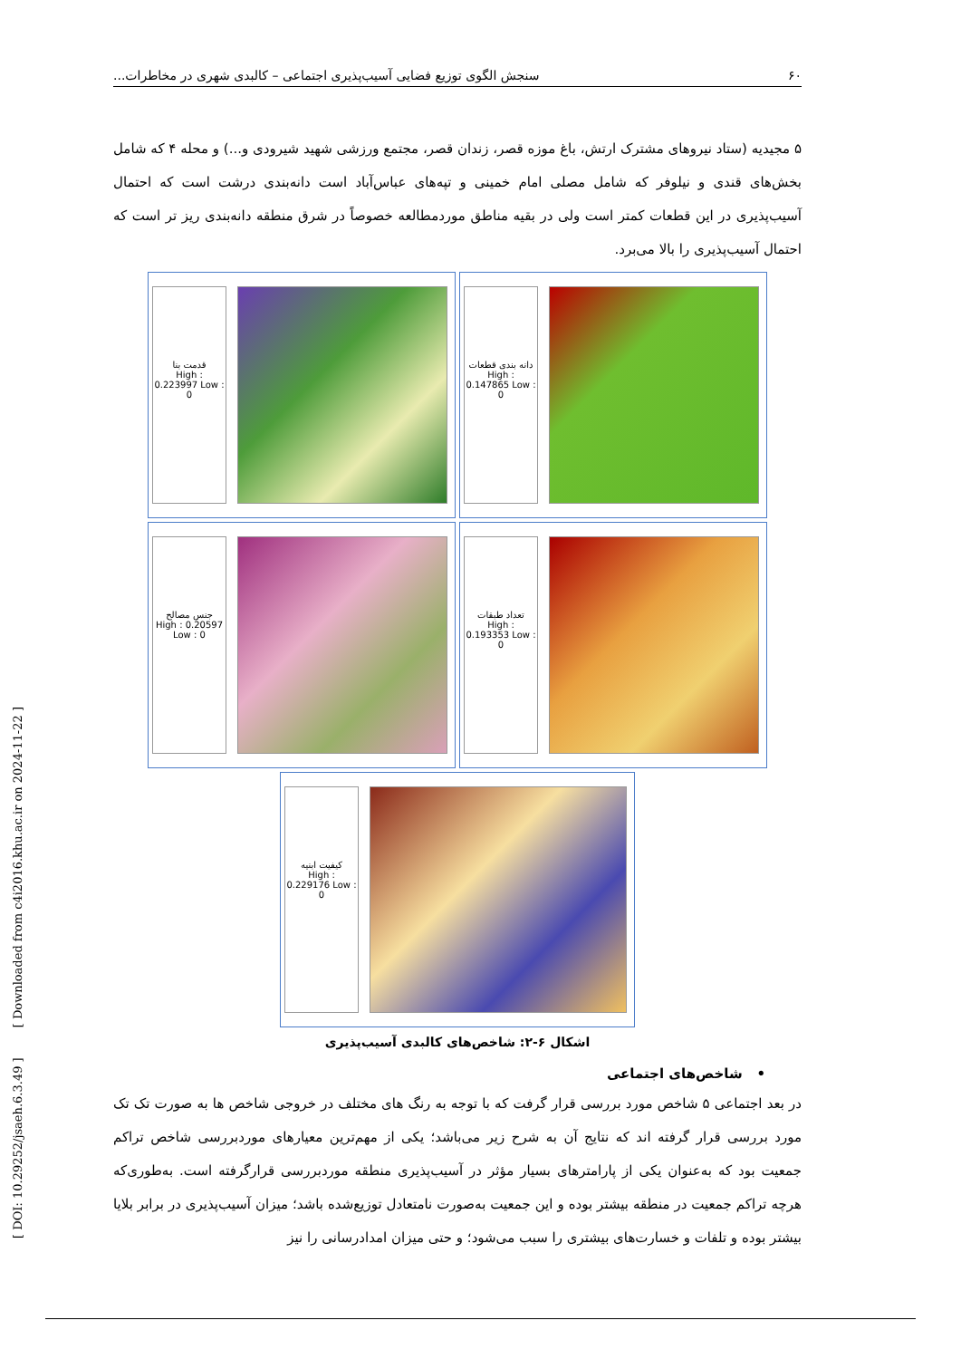۶۰ سنجش الگوی توزیع فضایی آسیب‌پذیری اجتماعی – کالبدی شهری در مخاطرات...
۵ مجیدیه (ستاد نیروهای مشترک ارتش، باغ موزه قصر، زندان قصر، مجتمع ورزشی شهید شیرودی و...) و محله ۴ که شامل بخش‌های قندی و نیلوفر که شامل مصلی امام خمینی و تپه‌های عباس‌آباد است دانه‌بندی درشت است که احتمال آسیب‌پذیری در این قطعات کمتر است ولی در بقیه مناطق موردمطالعه خصوصاً در شرق منطقه دانه‌بندی ریز تر است که احتمال آسیب‌پذیری را بالا می‌برد.
قدمت بنا
High : 0.223997 Low : 0
دانه بندی قطعات
High : 0.147865 Low : 0
جنس مصالح
High : 0.20597 Low : 0
تعداد طبقات
High : 0.193353 Low : 0
کیفیت ابنیه
High : 0.229176 Low : 0
اشکال ۶-۲: شاخص‌های کالبدی آسیب‌پذیری
• شاخص‌های اجتماعی
در بعد اجتماعی ۵ شاخص مورد بررسی قرار گرفت که با توجه به رنگ های مختلف در خروجی شاخص ها به صورت تک تک مورد بررسی قرار گرفته اند که نتایج آن به شرح زیر می‌باشد؛ یکی از مهم‌ترین معیارهای موردبررسی شاخص تراکم جمعیت بود که به‌عنوان یکی از پارامترهای بسیار مؤثر در آسیب‌پذیری منطقه موردبررسی قرارگرفته است. به‌طوری‌که هرچه تراکم جمعیت در منطقه بیشتر بوده و این جمعیت به‌صورت نامتعادل توزیع‌شده باشد؛ میزان آسیب‌پذیری در برابر بلایا بیشتر بوده و تلفات و خسارت‌های بیشتری را سبب می‌شود؛ و حتی میزان امدادرسانی را نیز
[ DOI: 10.29252/jsaeh.6.3.49 ] [ Downloaded from c4i2016.khu.ac.ir on 2024-11-22 ]